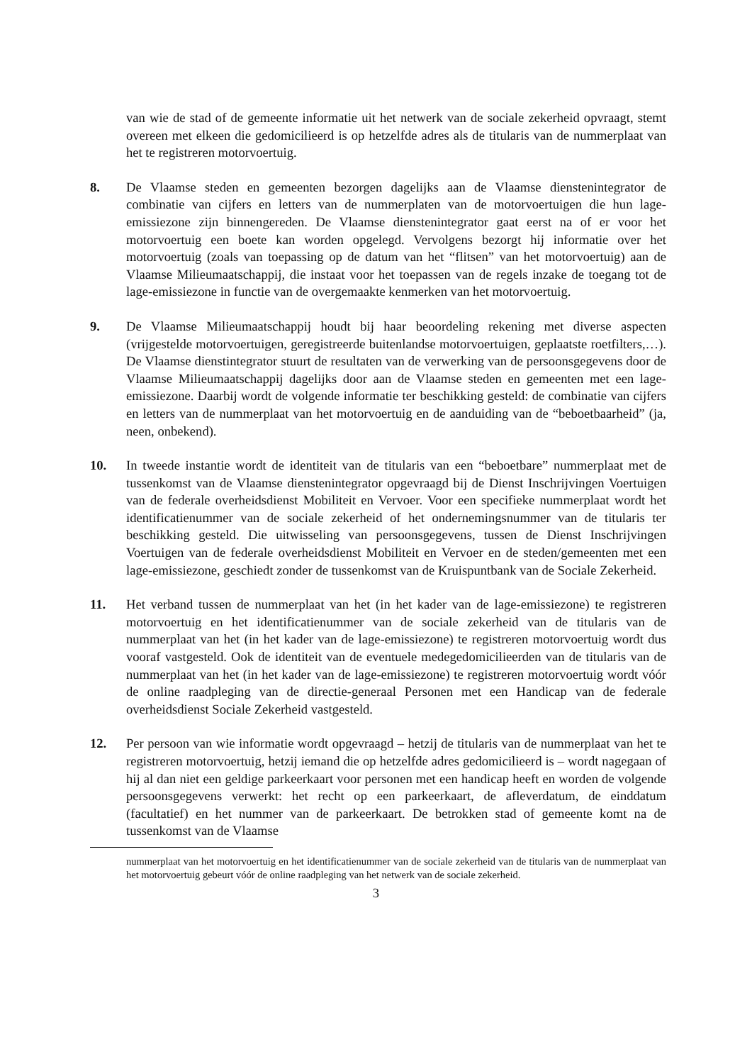van wie de stad of de gemeente informatie uit het netwerk van de sociale zekerheid opvraagt, stemt overeen met elkeen die gedomicilieerd is op hetzelfde adres als de titularis van de nummerplaat van het te registreren motorvoertuig.
8. De Vlaamse steden en gemeenten bezorgen dagelijks aan de Vlaamse dienstenintegrator de combinatie van cijfers en letters van de nummerplaten van de motorvoertuigen die hun lage-emissiezone zijn binnengereden. De Vlaamse dienstenintegrator gaat eerst na of er voor het motorvoertuig een boete kan worden opgelegd. Vervolgens bezorgt hij informatie over het motorvoertuig (zoals van toepassing op de datum van het “flitsen” van het motorvoertuig) aan de Vlaamse Milieumaatschappij, die instaat voor het toepassen van de regels inzake de toegang tot de lage-emissiezone in functie van de overgemaakte kenmerken van het motorvoertuig.
9. De Vlaamse Milieumaatschappij houdt bij haar beoordeling rekening met diverse aspecten (vrijgestelde motorvoertuigen, geregistreerde buitenlandse motorvoertuigen, geplaatste roetfilters,…). De Vlaamse dienstintegrator stuurt de resultaten van de verwerking van de persoonsgegevens door de Vlaamse Milieumaatschappij dagelijks door aan de Vlaamse steden en gemeenten met een lage-emissiezone. Daarbij wordt de volgende informatie ter beschikking gesteld: de combinatie van cijfers en letters van de nummerplaat van het motorvoertuig en de aanduiding van de “beboetbaarheid” (ja, neen, onbekend).
10. In tweede instantie wordt de identiteit van de titularis van een “beboetbare” nummerplaat met de tussenkomst van de Vlaamse dienstenintegrator opgevraagd bij de Dienst Inschrijvingen Voertuigen van de federale overheidsdienst Mobiliteit en Vervoer. Voor een specifieke nummerplaat wordt het identificatienummer van de sociale zekerheid of het ondernemingsnummer van de titularis ter beschikking gesteld. Die uitwisseling van persoonsgegevens, tussen de Dienst Inschrijvingen Voertuigen van de federale overheidsdienst Mobiliteit en Vervoer en de steden/gemeenten met een lage-emissiezone, geschiedt zonder de tussenkomst van de Kruispuntbank van de Sociale Zekerheid.
11. Het verband tussen de nummerplaat van het (in het kader van de lage-emissiezone) te registreren motorvoertuig en het identificatienummer van de sociale zekerheid van de titularis van de nummerplaat van het (in het kader van de lage-emissiezone) te registreren motorvoertuig wordt dus vooraf vastgesteld. Ook de identiteit van de eventuele medegedomicilieerden van de titularis van de nummerplaat van het (in het kader van de lage-emissiezone) te registreren motorvoertuig wordt vóór de online raadpleging van de directie-generaal Personen met een Handicap van de federale overheidsdienst Sociale Zekerheid vastgesteld.
12. Per persoon van wie informatie wordt opgevraagd – hetzij de titularis van de nummerplaat van het te registreren motorvoertuig, hetzij iemand die op hetzelfde adres gedomicilieerd is – wordt nagegaan of hij al dan niet een geldige parkeerkaart voor personen met een handicap heeft en worden de volgende persoonsgegevens verwerkt: het recht op een parkeerkaart, de afleverdatum, de einddatum (facultatief) en het nummer van de parkeerkaart. De betrokken stad of gemeente komt na de tussenkomst van de Vlaamse
nummerplaat van het motorvoertuig en het identificatienummer van de sociale zekerheid van de titularis van de nummerplaat van het motorvoertuig gebeurt vóór de online raadpleging van het netwerk van de sociale zekerheid.
3